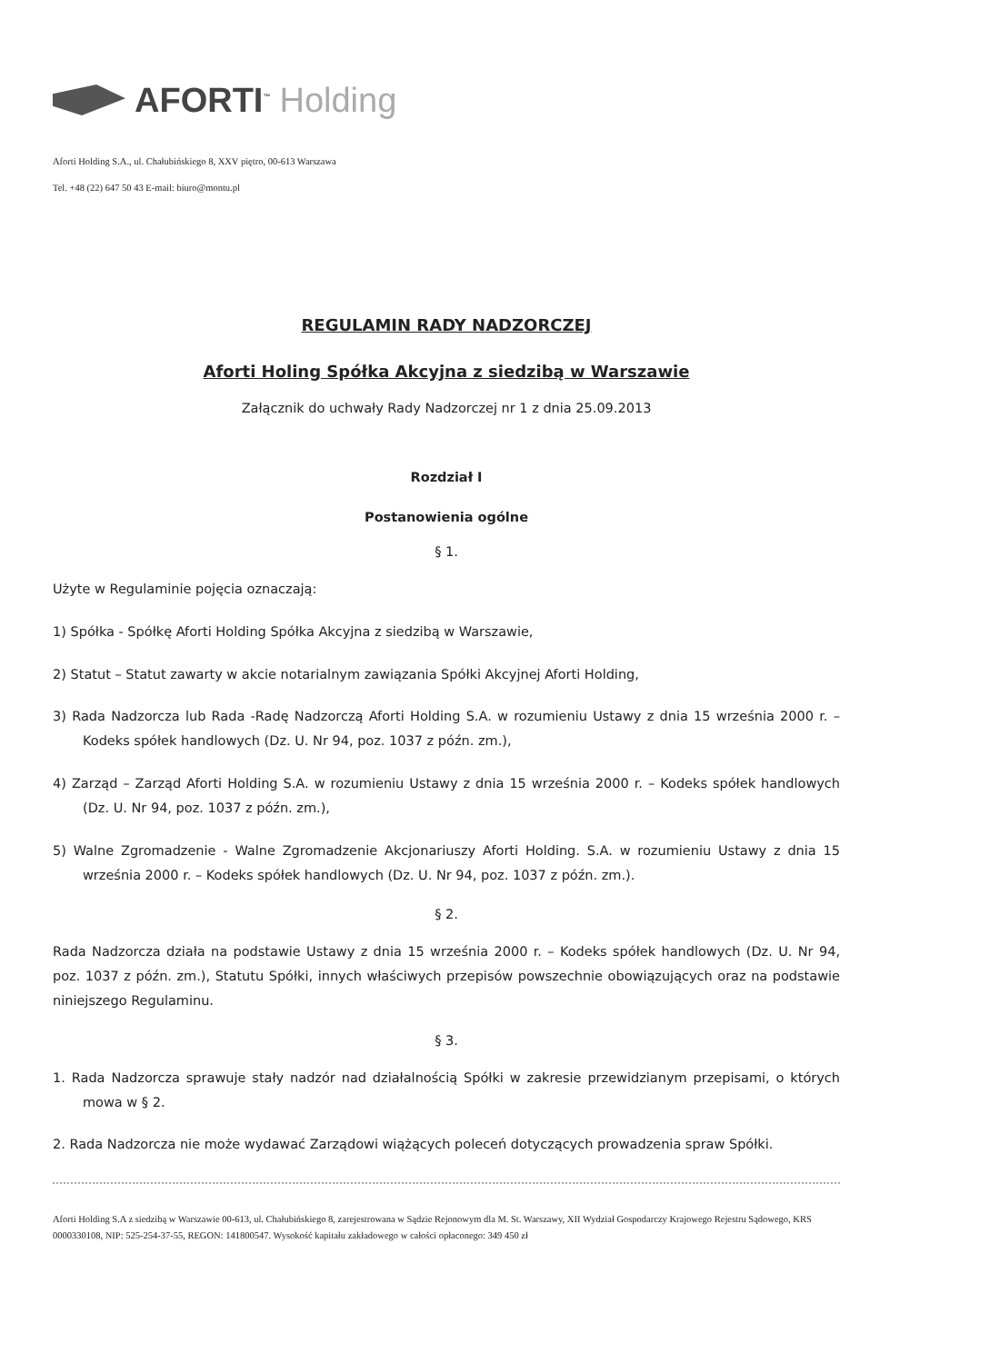AFORTI<sup>™</sup> Holding
Aforti Holding S.A., ul. Chałubińskiego 8, XXV piętro, 00-613 Warszawa
Tel. +48 (22) 647 50 43 E-mail: biuro@montu.pl
REGULAMIN RADY NADZORCZEJ
Aforti Holing Spółka Akcyjna z siedzibą w Warszawie
Załącznik do uchwały Rady Nadzorczej nr 1 z dnia 25.09.2013
Rozdział I
Postanowienia ogólne
§ 1.
Użyte w Regulaminie pojęcia oznaczają:
1) Spółka - Spółkę Aforti Holding Spółka Akcyjna z siedzibą w Warszawie,
2) Statut – Statut zawarty w akcie notarialnym zawiązania Spółki Akcyjnej Aforti Holding,
3) Rada Nadzorcza lub Rada -Radę Nadzorczą Aforti Holding S.A. w rozumieniu Ustawy z dnia 15 września 2000 r. – Kodeks spółek handlowych (Dz. U. Nr 94, poz. 1037 z późn. zm.),
4) Zarząd – Zarząd Aforti Holding S.A. w rozumieniu Ustawy z dnia 15 września 2000 r. – Kodeks spółek handlowych (Dz. U. Nr 94, poz. 1037 z późn. zm.),
5) Walne Zgromadzenie - Walne Zgromadzenie Akcjonariuszy Aforti Holding. S.A. w rozumieniu Ustawy z dnia 15 września 2000 r. – Kodeks spółek handlowych (Dz. U. Nr 94, poz. 1037 z późn. zm.).
§ 2.
Rada Nadzorcza działa na podstawie Ustawy z dnia 15 września 2000 r. – Kodeks spółek handlowych (Dz. U. Nr 94, poz. 1037 z późn. zm.), Statutu Spółki, innych właściwych przepisów powszechnie obowiązujących oraz na podstawie niniejszego Regulaminu.
§ 3.
1. Rada Nadzorcza sprawuje stały nadzór nad działalnością Spółki w zakresie przewidzianym przepisami, o których mowa w § 2.
2. Rada Nadzorcza nie może wydawać Zarządowi wiążących poleceń dotyczących prowadzenia spraw Spółki.
Aforti Holding S.A z siedzibą w Warszawie 00-613, ul. Chałubińskiego 8, zarejestrowana w Sądzie Rejonowym dla M. St. Warszawy, XII Wydział Gospodarczy Krajowego Rejestru Sądowego, KRS 0000330108, NIP: 525-254-37-55, REGON: 141800547. Wysokość kapitału zakładowego w całości opłaconego: 349 450 zł